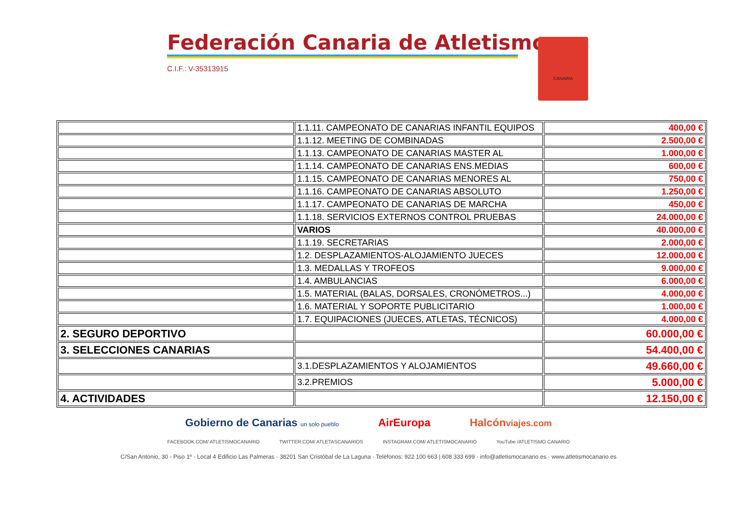Federación Canaria de Atletismo
C.I.F.: V-35313915
CANARIA
| | 1.1.11. CAMPEONATO DE CANARIAS INFANTIL EQUIPOS | 400,00 € |
| | 1.1.12. MEETING DE COMBINADAS | 2.500,00 € |
| | 1.1.13. CAMPEONATO DE CANARIAS MASTER AL | 1.000,00 € |
| | 1.1.14. CAMPEONATO DE CANARIAS ENS.MEDIAS | 600,00 € |
| | 1.1.15. CAMPEONATO DE CANARIAS MENORES AL | 750,00 € |
| | 1.1.16. CAMPEONATO DE CANARIAS ABSOLUTO | 1.250,00 € |
| | 1.1.17. CAMPEONATO DE CANARIAS DE MARCHA | 450,00 € |
| | 1.1.18. SERVICIOS EXTERNOS CONTROL PRUEBAS | 24.000,00 € |
| | VARIOS | 40.000,00 € |
| | 1.1.19. SECRETARIAS | 2.000,00 € |
| | 1.2. DESPLAZAMIENTOS-ALOJAMIENTO JUECES | 12.000,00 € |
| | 1.3. MEDALLAS Y TROFEOS | 9.000,00 € |
| | 1.4. AMBULANCIAS | 6.000,00 € |
| | 1.5. MATERIAL (BALAS, DORSALES, CRONÓMETROS...) | 4.000,00 € |
| | 1.6. MATERIAL Y SOPORTE PUBLICITARIO | 1.000,00 € |
| | 1.7. EQUIPACIONES (JUECES, ATLETAS, TÉCNICOS) | 4.000,00 € |
| 2. SEGURO DEPORTIVO | | 60.000,00 € |
| 3. SELECCIONES CANARIAS | | 54.400,00 € |
| | 3.1.DESPLAZAMIENTOS Y ALOJAMIENTOS | 49.660,00 € |
| | 3.2.PREMIOS | 5.000,00 € |
| 4. ACTIVIDADES | | 12.150,00 € |
Gobierno de Canarias un solo pueblo AirEuropa Halcónviajes.com
FACEBOOK.COM/ ATLETISMOCANARIO TWITTER.COM/ ATLETASCANARIOS INSTAGRAM.COM/ ATLETISMOCANARIO YouTube /ATLETISMO CANARIO
C/San Antonio, 30 - Piso 1º - Local 4 Edificio Las Palmeras · 38201 San Cristóbal de La Laguna · Teléfonos: 922 100 663 | 608 333 699 · info@atletismocanario.es · www.atletismocanario.es